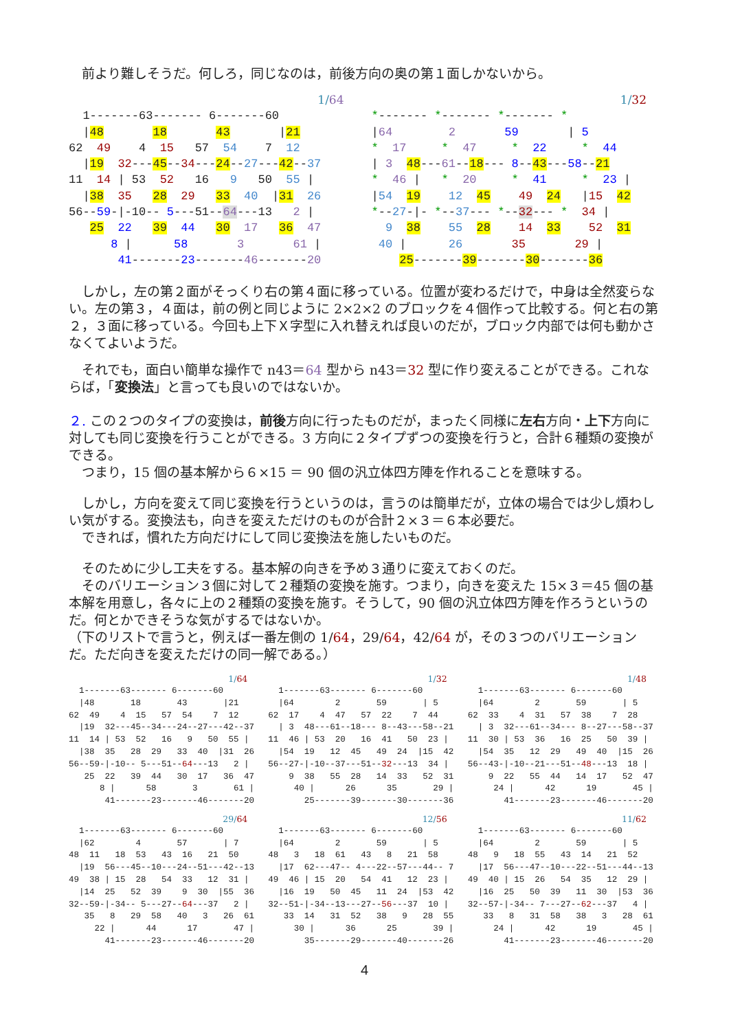前より難しそうだ。何しろ，同じなのは，前後方向の奥の第１面しかないから。
1/64
  1-------63------- 6-------60
  |48       18       43       |21
62  49    4  15   57  54    7  12
  |19  32---45--34---24--27---42--37
11  14 | 53  52   16   9   50  55 |
  |38  35   28  29   33  40  |31  26
56--59-|-10-- 5---51--64---13   2 |
   25  22   39  44   30  17   36  47
      8 |      58       3       61 |
       41-------23-------46-------20
1/32
*------- *------- *------- *
|64        2       59       | 5
*  17     *  47     *  22     *  44
| 3  48---61--18--- 8--43---58--21
*  46 |   *  20     *  41     *  23 |
|54  19    12  45    49  24   |15  42
*--27-|- *--37--- *--32--- *  34 |
  9  38    55  28    14  33    52  31
 40 |      26       35       29 |
    25-------39-------30-------36
　しかし，左の第２面がそっくり右の第４面に移っている。位置が変わるだけで，中身は全然変らない。左の第３，４面は，前の例と同じように 2×2×2 のブロックを４個作って比較する。何と右の第２，３面に移っている。今回も上下Ｘ字型に入れ替えれば良いのだが，ブロック内部では何も動かさなくてよいようだ。
　それでも，面白い簡単な操作で n43＝64 型から n43＝32 型に作り変えることができる。これならば，「変換法」と言っても良いのではないか。
２. この２つのタイプの変換は，前後方向に行ったものだが，まったく同様に左右方向・上下方向に対しても同じ変換を行うことができる。3 方向に２タイプずつの変換を行うと，合計６種類の変換ができる。
　つまり，15 個の基本解から６×15 ＝ 90 個の汎立体四方陣を作れることを意味する。
　しかし，方向を変えて同じ変換を行うというのは，言うのは簡単だが，立体の場合では少し煩わしい気がする。変換法も，向きを変えただけのものが合計２×３＝６本必要だ。
　できれば，慣れた方向だけにして同じ変換法を施したいものだ。
　そのために少し工夫をする。基本解の向きを予め３通りに変えておくのだ。
　そのバリエーション３個に対して２種類の変換を施す。つまり，向きを変えた 15×３＝45 個の基本解を用意し，各々に上の２種類の変換を施す。そうして，90 個の汎立体四方陣を作ろうというのだ。何とかできそうな気がするではないか。
（下のリストで言うと，例えば一番左側の 1/64，29/64，42/64 が，その３つのバリエーションだ。ただ向きを変えただけの同一解である。）
1/64
  1-------63------- 6-------60
  |48       18       43       |21
62  49    4  15   57  54    7  12
  |19  32---45--34---24--27---42--37
11  14 | 53  52   16   9   50  55 |
  |38  35   28  29   33  40  |31  26
56--59-|-10-- 5---51--64---13   2 |
   25  22   39  44   30  17   36  47
      8 |      58       3       61 |
       41-------23-------46-------20
1/32
  1-------63------- 6-------60
  |64        2       59       | 5
62  17    4  47   57  22    7  44
  | 3  48---61--18--- 8--43---58--21
11  46 | 53  20   16  41   50  23 |
  |54  19   12  45   49  24  |15  42
56--27-|-10--37---51--32---13  34 |
    9  38   55  28   14  33   52  31
     40 |      26      35       29 |
       25-------39-------30-------36
1/48
  1-------63------- 6-------60
  |64        2       59       | 5
62  33    4  31   57  38    7  28
  | 3  32---61--34--- 8--27---58--37
11  30 | 53  36   16  25   50  39 |
  |54  35   12  29   49  40  |15  26
56--43-|-10--21---51--48---13  18 |
    9  22   55  44   14  17   52  47
     24 |      42      19       45 |
       41-------23-------46-------20
29/64
  1-------63------- 6-------60
  |62        4       57       | 7
48  11   18  53   43  16   21  50
  |19  56---45--10---24--51---42--13
49  38 | 15  28   54  33   12  31 |
  |14  25   52  39    9  30  |55  36
32--59-|-34-- 5---27--64---37   2 |
   35   8   29  58   40   3   26  61
     22 |      44      17       47 |
       41-------23-------46-------20
12/56
  1-------63------- 6-------60
  |64        2       59       | 5
48   3   18  61   43   8   21  58
  |17  62---47-- 4---22--57---44-- 7
49  46 | 15  20   54  41   12  23 |
  |16  19   50  45   11  24  |53  42
32--51-|-34--13---27--56---37  10 |
   33  14   31  52   38   9   28  55
     30 |      36      25       39 |
       35-------29-------40-------26
11/62
  1-------63------- 6-------60
  |64        2       59       | 5
48   9   18  55   43  14   21  52
  |17  56---47--10---22--51---44--13
49  40 | 15  26   54  35   12  29 |
  |16  25   50  39   11  30  |53  36
32--57-|-34-- 7---27--62---37   4 |
   33   8   31  58   38   3   28  61
     24 |      42      19       45 |
       41-------23-------46-------20
4